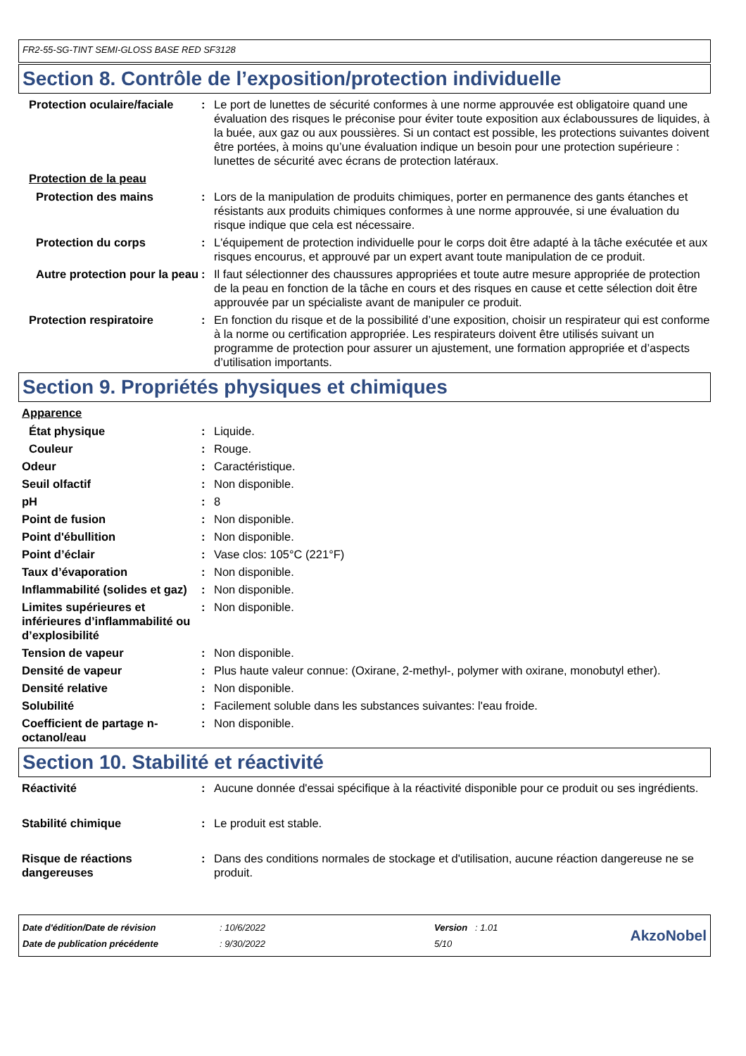FR2-55-SG-TINT SEMI-GLOSS BASE RED SF3128
Section 8. Contrôle de l’exposition/protection individuelle
Protection oculaire/faciale
: Le port de lunettes de sécurité conformes à une norme approuvée est obligatoire quand une évaluation des risques le préconise pour éviter toute exposition aux éclaboussures de liquides, à la buée, aux gaz ou aux poussières. Si un contact est possible, les protections suivantes doivent être portées, à moins qu’une évaluation indique un besoin pour une protection supérieure : lunettes de sécurité avec écrans de protection latéraux.
Protection de la peau
Protection des mains : Lors de la manipulation de produits chimiques, porter en permanence des gants étanches et résistants aux produits chimiques conformes à une norme approuvée, si une évaluation du risque indique que cela est nécessaire.
Protection du corps : L'équipement de protection individuelle pour le corps doit être adapté à la tâche exécutée et aux risques encourus, et approuvé par un expert avant toute manipulation de ce produit.
Autre protection pour la peau
: Il faut sélectionner des chaussures appropriées et toute autre mesure appropriée de protection de la peau en fonction de la tâche en cours et des risques en cause et cette sélection doit être approuvée par un spécialiste avant de manipuler ce produit.
Protection respiratoire : En fonction du risque et de la possibilité d’une exposition, choisir un respirateur qui est conforme à la norme ou certification appropriée. Les respirateurs doivent être utilisés suivant un programme de protection pour assurer un ajustement, une formation appropriée et d’aspects d’utilisation importants.
Section 9. Propriétés physiques et chimiques
Apparence
État physique : Liquide.
Couleur : Rouge.
Odeur : Caractéristique.
Seuil olfactif : Non disponible.
pH : 8
Point de fusion : Non disponible.
Point d'ébullition : Non disponible.
Point d’éclair : Vase clos: 105°C (221°F)
Taux d’évaporation : Non disponible.
Inflammabilité (solides et gaz)
: Non disponible.
Limites supérieures et inférieures d’inflammabilité ou d’explosibilité
: Non disponible.
Tension de vapeur : Non disponible.
Densité de vapeur : Plus haute valeur connue: (Oxirane, 2-methyl-, polymer with oxirane, monobutyl ether).
Densité relative : Non disponible.
Solubilité : Facilement soluble dans les substances suivantes: l'eau froide.
Coefficient de partage n-octanol/eau
: Non disponible.
Section 10. Stabilité et réactivité
Réactivité : Aucune donnée d'essai spécifique à la réactivité disponible pour ce produit ou ses ingrédients.
Stabilité chimique : Le produit est stable.
Risque de réactions dangereuses
: Dans des conditions normales de stockage et d'utilisation, aucune réaction dangereuse ne se produit.
| Date d'édition/Date de révision | : 10/6/2022 | Version : 1.01 |
| Date de publication précédente | : 9/30/2022 | 5/10 |
AkzoNobel